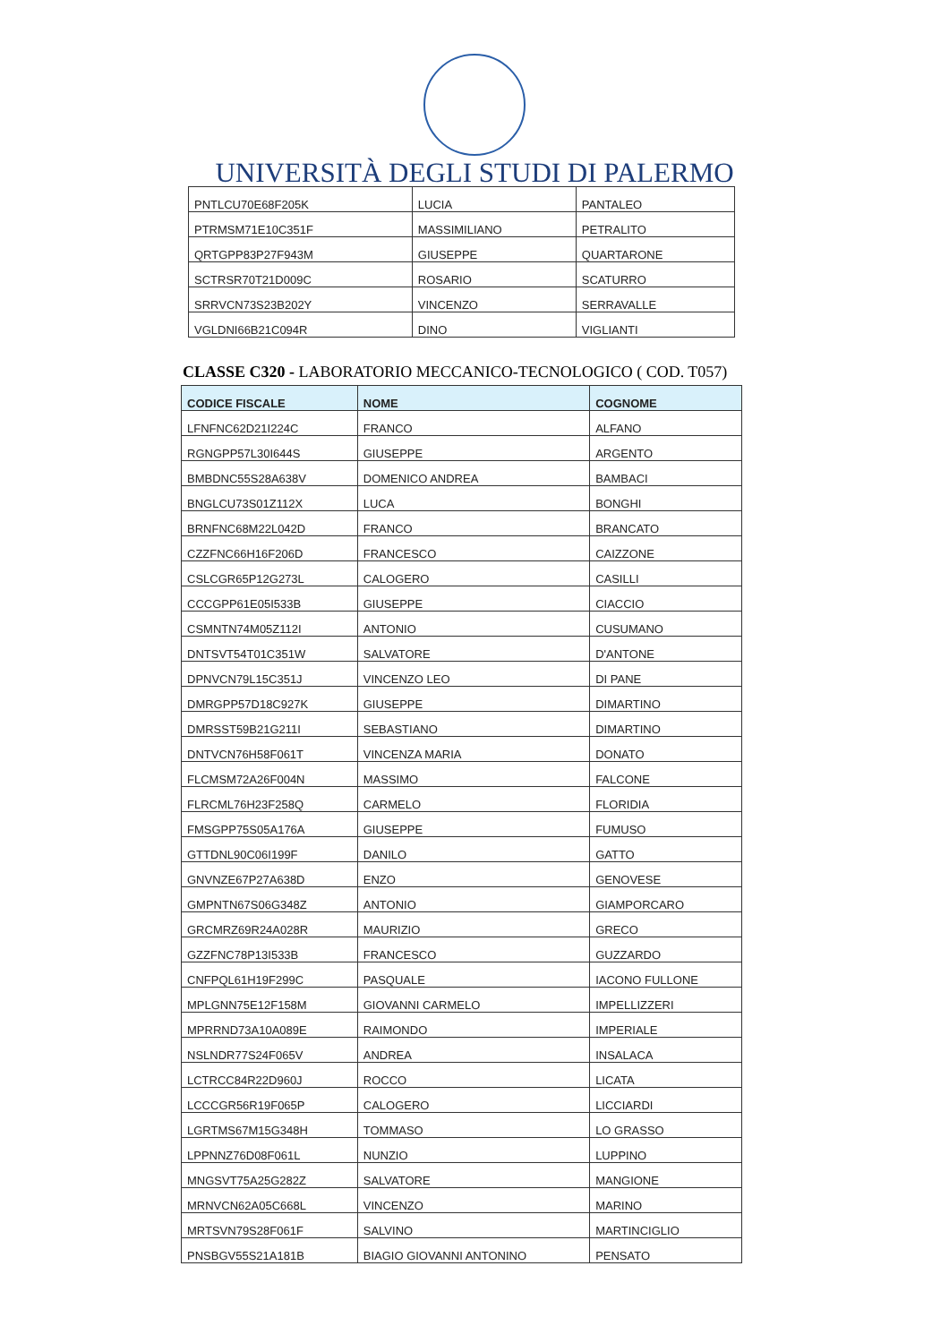UNIVERSITÀ DEGLI STUDI DI PALERMO
| PNTLCU70E68F205K | LUCIA | PANTALEO |
| PTRMSM71E10C351F | MASSIMILIANO | PETRALITO |
| QRTGPP83P27F943M | GIUSEPPE | QUARTARONE |
| SCTRSR70T21D009C | ROSARIO | SCATURRO |
| SRRVCN73S23B202Y | VINCENZO | SERRAVALLE |
| VGLDNI66B21C094R | DINO | VIGLIANTI |
CLASSE C320 - LABORATORIO MECCANICO-TECNOLOGICO ( COD. T057)
| CODICE FISCALE | NOME | COGNOME |
| --- | --- | --- |
| LFNFNC62D21I224C | FRANCO | ALFANO |
| RGNGPP57L30I644S | GIUSEPPE | ARGENTO |
| BMBDNC55S28A638V | DOMENICO ANDREA | BAMBACI |
| BNGLCU73S01Z112X | LUCA | BONGHI |
| BRNFNC68M22L042D | FRANCO | BRANCATO |
| CZZFNC66H16F206D | FRANCESCO | CAIZZONE |
| CSLCGR65P12G273L | CALOGERO | CASILLI |
| CCCGPP61E05I533B | GIUSEPPE | CIACCIO |
| CSMNTN74M05Z112I | ANTONIO | CUSUMANO |
| DNTSVT54T01C351W | SALVATORE | D'ANTONE |
| DPNVCN79L15C351J | VINCENZO LEO | DI PANE |
| DMRGPP57D18C927K | GIUSEPPE | DIMARTINO |
| DMRSST59B21G211I | SEBASTIANO | DIMARTINO |
| DNTVCN76H58F061T | VINCENZA MARIA | DONATO |
| FLCMSM72A26F004N | MASSIMO | FALCONE |
| FLRCML76H23F258Q | CARMELO | FLORIDIA |
| FMSGPP75S05A176A | GIUSEPPE | FUMUSO |
| GTTDNL90C06I199F | DANILO | GATTO |
| GNVNZE67P27A638D | ENZO | GENOVESE |
| GMPNTN67S06G348Z | ANTONIO | GIAMPORCARO |
| GRCMRZ69R24A028R | MAURIZIO | GRECO |
| GZZFNC78P13I533B | FRANCESCO | GUZZARDO |
| CNFPQL61H19F299C | PASQUALE | IACONO FULLONE |
| MPLGNN75E12F158M | GIOVANNI CARMELO | IMPELLIZZERI |
| MPRRND73A10A089E | RAIMONDO | IMPERIALE |
| NSLNDR77S24F065V | ANDREA | INSALACA |
| LCTRCC84R22D960J | ROCCO | LICATA |
| LCCCGR56R19F065P | CALOGERO | LICCIARDI |
| LGRTMS67M15G348H | TOMMASO | LO GRASSO |
| LPPNNZ76D08F061L | NUNZIO | LUPPINO |
| MNGSVT75A25G282Z | SALVATORE | MANGIONE |
| MRNVCN62A05C668L | VINCENZO | MARINO |
| MRTSVN79S28F061F | SALVINO | MARTINCIGLIO |
| PNSBGV55S21A181B | BIAGIO GIOVANNI ANTONINO | PENSATO |